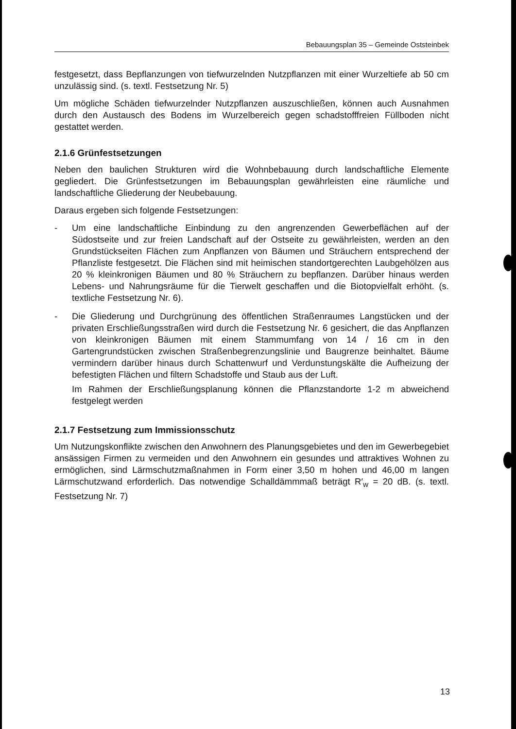Bebauungsplan 35 – Gemeinde Oststeinbek
festgesetzt, dass Bepflanzungen von tiefwurzelnden Nutzpflanzen mit einer Wurzeltiefe ab 50 cm unzulässig sind. (s. textl. Festsetzung Nr. 5)
Um mögliche Schäden tiefwurzelnder Nutzpflanzen auszuschließen, können auch Ausnahmen durch den Austausch des Bodens im Wurzelbereich gegen schadstofffreien Füllboden nicht gestattet werden.
2.1.6 Grünfestsetzungen
Neben den baulichen Strukturen wird die Wohnbebauung durch landschaftliche Elemente gegliedert. Die Grünfestsetzungen im Bebauungsplan gewährleisten eine räumliche und landschaftliche Gliederung der Neubebauung.
Daraus ergeben sich folgende Festsetzungen:
- Um eine landschaftliche Einbindung zu den angrenzenden Gewerbeflächen auf der Südostseite und zur freien Landschaft auf der Ostseite zu gewährleisten, werden an den Grundstückseiten Flächen zum Anpflanzen von Bäumen und Sträuchern entsprechend der Pflanzliste festgesetzt. Die Flächen sind mit heimischen standortgerechten Laubgehölzen aus 20 % kleinkronigen Bäumen und 80 % Sträuchern zu bepflanzen. Darüber hinaus werden Lebens- und Nahrungsräume für die Tierwelt geschaffen und die Biotopvielfalt erhöht. (s. textliche Festsetzung Nr. 6).
- Die Gliederung und Durchgrünung des öffentlichen Straßenraumes Langstücken und der privaten Erschließungsstraßen wird durch die Festsetzung Nr. 6 gesichert, die das Anpflanzen von kleinkronigen Bäumen mit einem Stammumfang von 14 / 16 cm in den Gartengrundstücken zwischen Straßenbegrenzungslinie und Baugrenze beinhaltet. Bäume vermindern darüber hinaus durch Schattenwurf und Verdunstungskälte die Aufheizung der befestigten Flächen und filtern Schadstoffe und Staub aus der Luft.
Im Rahmen der Erschließungsplanung können die Pflanzstandorte 1-2 m abweichend festgelegt werden
2.1.7 Festsetzung zum Immissionsschutz
Um Nutzungskonflikte zwischen den Anwohnern des Planungsgebietes und den im Gewerbegebiet ansässigen Firmen zu vermeiden und den Anwohnern ein gesundes und attraktives Wohnen zu ermöglichen, sind Lärmschutzmaßnahmen in Form einer 3,50 m hohen und 46,00 m langen Lärmschutzwand erforderlich. Das notwendige Schalldämmmaß beträgt R′<sub>w</sub> = 20 dB. (s. textl. Festsetzung Nr. 7)
13